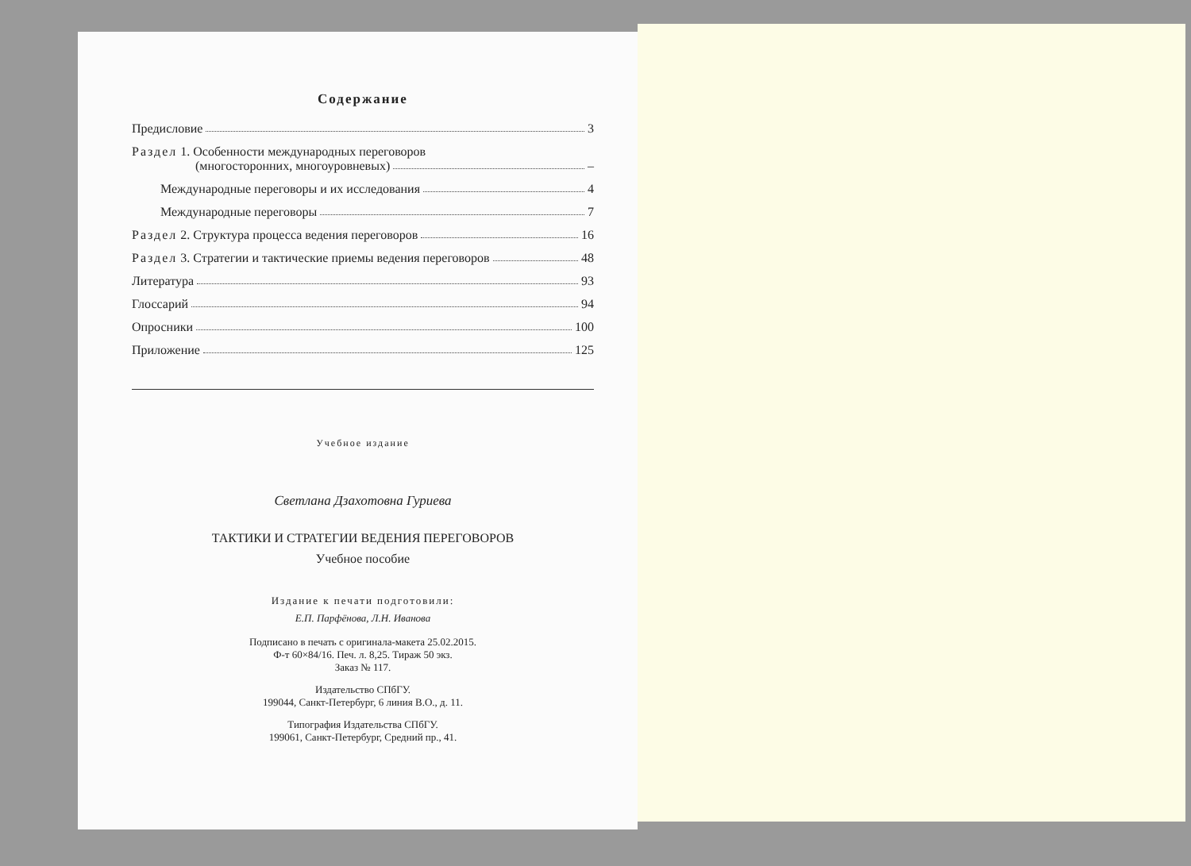Содержание
Предисловие 3
Раздел 1. Особенности международных переговоров
(многосторонних, многоуровневых) –
Международные переговоры и их исследования 4
Международные переговоры 7
Раздел 2. Структура процесса ведения переговоров 16
Раздел 3. Стратегии и тактические приемы ведения переговоров 48
Литература 93
Глоссарий 94
Опросники 100
Приложение 125
Учебное издание
Светлана Дзахотовна Гуриева
ТАКТИКИ И СТРАТЕГИИ ВЕДЕНИЯ ПЕРЕГОВОРОВ
Учебное пособие
Издание к печати подготовили:
Е.П. Парфёнова, Л.Н. Иванова
Подписано в печать с оригинала-макета 25.02.2015.
Ф-т 60×84/16. Печ. л. 8,25. Тираж 50 экз.
Заказ № 117.
Издательство СПбГУ.
199044, Санкт-Петербург, 6 линия В.О., д. 11.
Типография Издательства СПбГУ.
199061, Санкт-Петербург, Средний пр., 41.